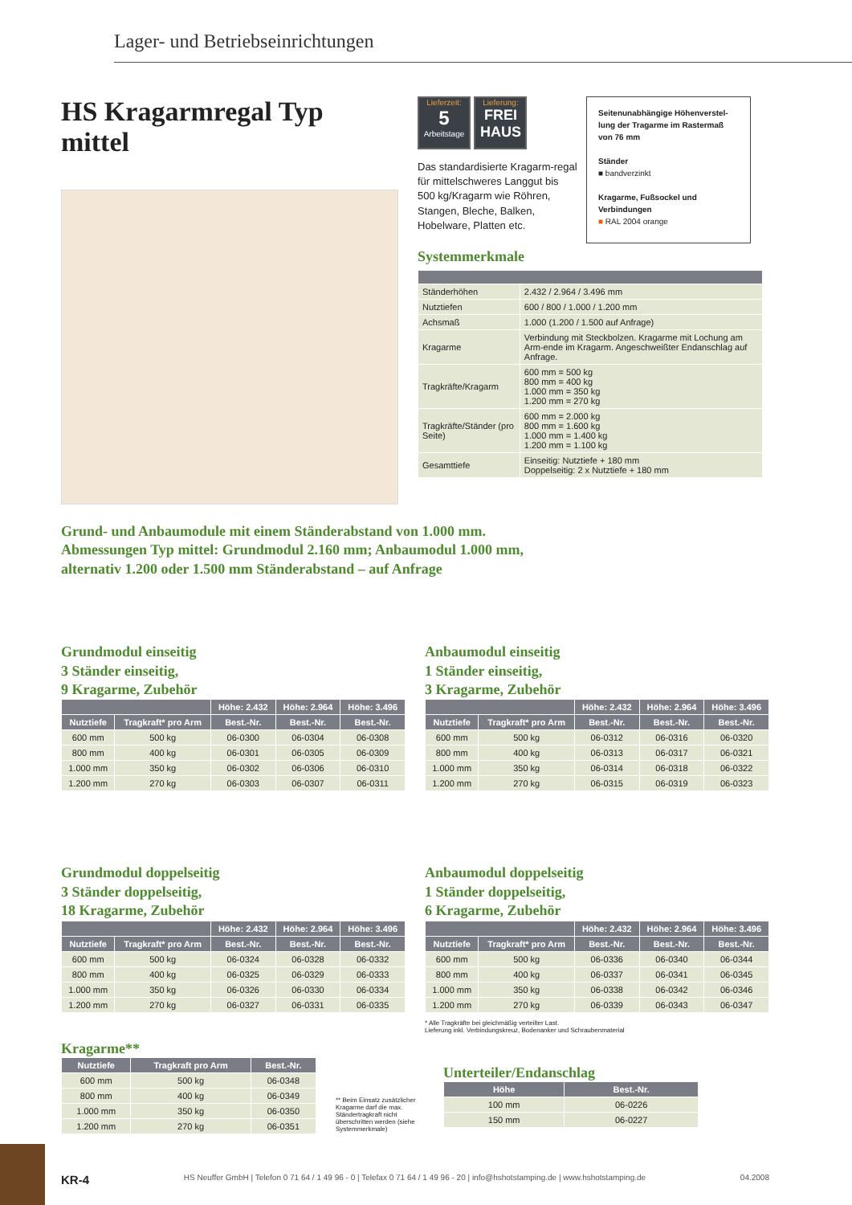Lager- und Betriebseinrichtungen
HS Kragarmregal Typ mittel
Lieferzeit:
5
Arbeitstage Lieferung:
FREI HAUS
Das standardisierte Kragarm-regal für mittelschweres Langgut bis 500 kg/Kragarm wie Röhren, Stangen, Bleche, Balken, Hobelware, Platten etc.
Seitenunabhängige Höhenverstel-lung der Tragarme im Rastermaß von 76 mm
Ständer
■ bandverzinkt
Kragarme, Fußsockel und Verbindungen
■ RAL 2004 orange
Systemmerkmale
| Ständerhöhen | 2.432 / 2.964 / 3.496 mm |
| Nutztiefen | 600 / 800 / 1.000 / 1.200 mm |
| Achsmaß | 1.000 (1.200 / 1.500 auf Anfrage) |
| Kragarme | Verbindung mit Steckbolzen. Kragarme mit Lochung am Arm-ende im Kragarm. Angeschweißter Endanschlag auf Anfrage. |
| Tragkräfte/Kragarm | 600 mm = 500 kg 800 mm = 400 kg 1.000 mm = 350 kg 1.200 mm = 270 kg |
| Tragkräfte/Ständer (pro Seite) | 600 mm = 2.000 kg 800 mm = 1.600 kg 1.000 mm = 1.400 kg 1.200 mm = 1.100 kg |
| Gesamttiefe | Einseitig: Nutztiefe + 180 mm Doppelseitig: 2 x Nutztiefe + 180 mm |
Grund- und Anbaumodule mit einem Ständerabstand von 1.000 mm.
Abmessungen Typ mittel: Grundmodul 2.160 mm; Anbaumodul 1.000 mm,
alternativ 1.200 oder 1.500 mm Ständerabstand – auf Anfrage
Grundmodul einseitig
3 Ständer einseitig,
9 Kragarme, Zubehör
| | | Höhe: 2.432 | Höhe: 2.964 | Höhe: 3.496 |
| --- | --- | --- | --- | --- |
| Nutztiefe | Tragkraft* pro Arm | Best.-Nr. | Best.-Nr. | Best.-Nr. |
| 600 mm | 500 kg | 06-0300 | 06-0304 | 06-0308 |
| 800 mm | 400 kg | 06-0301 | 06-0305 | 06-0309 |
| 1.000 mm | 350 kg | 06-0302 | 06-0306 | 06-0310 |
| 1.200 mm | 270 kg | 06-0303 | 06-0307 | 06-0311 |
Anbaumodul einseitig
1 Ständer einseitig,
3 Kragarme, Zubehör
| | | Höhe: 2.432 | Höhe: 2.964 | Höhe: 3.496 |
| --- | --- | --- | --- | --- |
| Nutztiefe | Tragkraft* pro Arm | Best.-Nr. | Best.-Nr. | Best.-Nr. |
| 600 mm | 500 kg | 06-0312 | 06-0316 | 06-0320 |
| 800 mm | 400 kg | 06-0313 | 06-0317 | 06-0321 |
| 1.000 mm | 350 kg | 06-0314 | 06-0318 | 06-0322 |
| 1.200 mm | 270 kg | 06-0315 | 06-0319 | 06-0323 |
Grundmodul doppelseitig
3 Ständer doppelseitig,
18 Kragarme, Zubehör
| | | Höhe: 2.432 | Höhe: 2.964 | Höhe: 3.496 |
| --- | --- | --- | --- | --- |
| Nutztiefe | Tragkraft* pro Arm | Best.-Nr. | Best.-Nr. | Best.-Nr. |
| 600 mm | 500 kg | 06-0324 | 06-0328 | 06-0332 |
| 800 mm | 400 kg | 06-0325 | 06-0329 | 06-0333 |
| 1.000 mm | 350 kg | 06-0326 | 06-0330 | 06-0334 |
| 1.200 mm | 270 kg | 06-0327 | 06-0331 | 06-0335 |
Anbaumodul doppelseitig
1 Ständer doppelseitig,
6 Kragarme, Zubehör
| | | Höhe: 2.432 | Höhe: 2.964 | Höhe: 3.496 |
| --- | --- | --- | --- | --- |
| Nutztiefe | Tragkraft* pro Arm | Best.-Nr. | Best.-Nr. | Best.-Nr. |
| 600 mm | 500 kg | 06-0336 | 06-0340 | 06-0344 |
| 800 mm | 400 kg | 06-0337 | 06-0341 | 06-0345 |
| 1.000 mm | 350 kg | 06-0338 | 06-0342 | 06-0346 |
| 1.200 mm | 270 kg | 06-0339 | 06-0343 | 06-0347 |
* Alle Tragkräfte bei gleichmäßig verteilter Last.
Lieferung inkl. Verbindungskreuz, Bodenanker und Schraubenmaterial
Kragarme**
| Nutztiefe | Tragkraft pro Arm | Best.-Nr. |
| --- | --- | --- |
| 600 mm | 500 kg | 06-0348 |
| 800 mm | 400 kg | 06-0349 |
| 1.000 mm | 350 kg | 06-0350 |
| 1.200 mm | 270 kg | 06-0351 |
** Beim Einsatz zusätzlicher Kragarme darf die max. Ständertragkraft nicht überschritten werden (siehe Systemmerkmale)
Unterteiler/Endanschlag
| Höhe | Best.-Nr. |
| --- | --- |
| 100 mm | 06-0226 |
| 150 mm | 06-0227 |
KR-4 HS Neuffer GmbH | Telefon 0 71 64 / 1 49 96 - 0 | Telefax 0 71 64 / 1 49 96 - 20 | info@hshotstamping.de | www.hshotstamping.de 04.2008